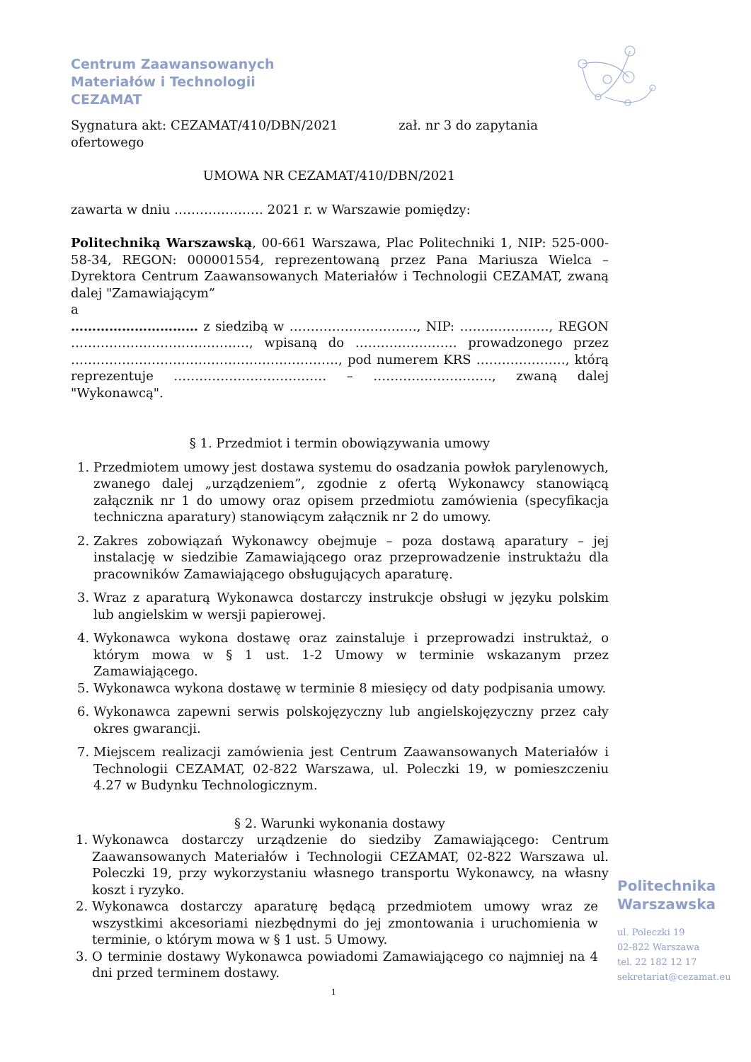Centrum Zaawansowanych
Materiałów i Technologii
CEZAMAT
Sygnatura akt: CEZAMAT/410/DBN/2021 zał. nr 3 do zapytania ofertowego
UMOWA NR CEZAMAT/410/DBN/2021
zawarta w dniu ………………… 2021 r. w Warszawie pomiędzy:
Politechniką Warszawską, 00-661 Warszawa, Plac Politechniki 1, NIP: 525-000-58-34, REGON: 000001554, reprezentowaną przez Pana Mariusza Wielca – Dyrektora Centrum Zaawansowanych Materiałów i Technologii CEZAMAT, zwaną dalej "Zamawiającym”
a
………………………… z siedzibą w …………………………, NIP: …………………, REGON ……………………………………, wpisaną do …………………… prowadzonego przez ………………………………………………………, pod numerem KRS …………………, którą reprezentuje ……………………………… – ………………………., zwaną dalej "Wykonawcą".
§ 1. Przedmiot i termin obowiązywania umowy
1. Przedmiotem umowy jest dostawa systemu do osadzania powłok parylenowych, zwanego dalej „urządzeniem”, zgodnie z ofertą Wykonawcy stanowiącą załącznik nr 1 do umowy oraz opisem przedmiotu zamówienia (specyfikacja techniczna aparatury) stanowiącym załącznik nr 2 do umowy.
2. Zakres zobowiązań Wykonawcy obejmuje – poza dostawą aparatury – jej instalację w siedzibie Zamawiającego oraz przeprowadzenie instruktażu dla pracowników Zamawiającego obsługujących aparaturę.
3. Wraz z aparaturą Wykonawca dostarczy instrukcje obsługi w języku polskim lub angielskim w wersji papierowej.
4. Wykonawca wykona dostawę oraz zainstaluje i przeprowadzi instruktaż, o którym mowa w § 1 ust. 1-2 Umowy w terminie wskazanym przez Zamawiającego.
5. Wykonawca wykona dostawę w terminie 8 miesięcy od daty podpisania umowy.
6. Wykonawca zapewni serwis polskojęzyczny lub angielskojęzyczny przez cały okres gwarancji.
7. Miejscem realizacji zamówienia jest Centrum Zaawansowanych Materiałów i Technologii CEZAMAT, 02-822 Warszawa, ul. Poleczki 19, w pomieszczeniu 4.27 w Budynku Technologicznym.
§ 2. Warunki wykonania dostawy
1. Wykonawca dostarczy urządzenie do siedziby Zamawiającego: Centrum Zaawansowanych Materiałów i Technologii CEZAMAT, 02-822 Warszawa ul. Poleczki 19, przy wykorzystaniu własnego transportu Wykonawcy, na własny koszt i ryzyko.
2. Wykonawca dostarczy aparaturę będącą przedmiotem umowy wraz ze wszystkimi akcesoriami niezbędnymi do jej zmontowania i uruchomienia w terminie, o którym mowa w § 1 ust. 5 Umowy.
3. O terminie dostawy Wykonawca powiadomi Zamawiającego co najmniej na 4 dni przed terminem dostawy.
Politechnika
Warszawska
ul. Poleczki 19
02-822 Warszawa
tel. 22 182 12 17
sekretariat@cezamat.eu
1